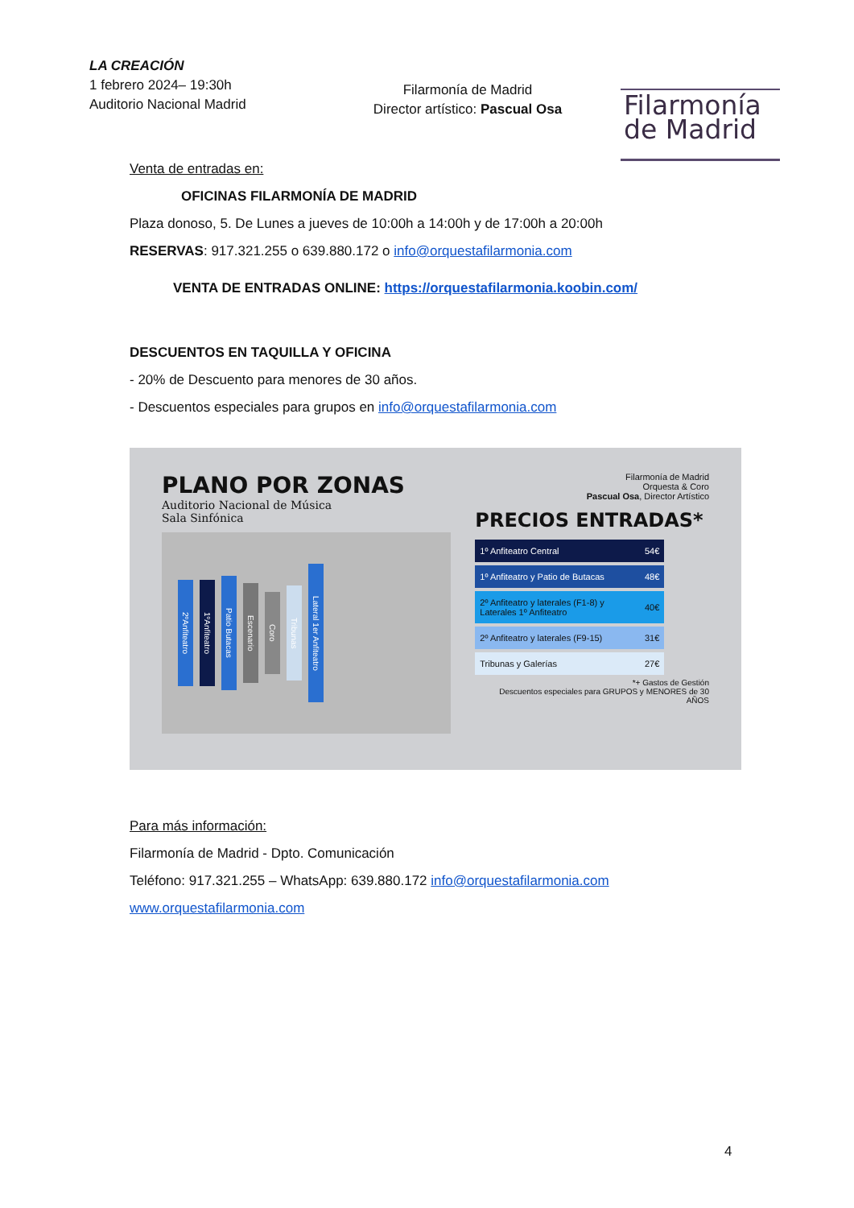LA CREACIÓN
1 febrero 2024– 19:30h
Auditorio Nacional Madrid
Filarmonía de Madrid
Director artístico: Pascual Osa
Filarmonía
de Madrid
Venta de entradas en:
OFICINAS FILARMONÍA DE MADRID
Plaza donoso, 5. De Lunes a jueves de 10:00h a 14:00h y de 17:00h a 20:00h
RESERVAS: 917.321.255 o 639.880.172 o info@orquestafilarmonia.com
VENTA DE ENTRADAS ONLINE: https://orquestafilarmonia.koobin.com/
DESCUENTOS EN TAQUILLA Y OFICINA
- 20% de Descuento para menores de 30 años.
- Descuentos especiales para grupos en info@orquestafilarmonia.com
PLANO POR ZONAS
Auditorio Nacional de Música
Sala Sinfónica
2ºAnfiteatro 1ºAnfiteatro Patio Butacas Escenario Coro Tribunas Lateral 1er Anfiteatro
Filarmonía de Madrid
Orquesta & Coro
Pascual Osa, Director Artístico
PRECIOS ENTRADAS*
| 1º Anfiteatro Central | 54€ |
| 1º Anfiteatro y Patio de Butacas | 48€ |
| 2º Anfiteatro y laterales (F1-8) y Laterales 1º Anfiteatro | 40€ |
| 2º Anfiteatro y laterales (F9-15) | 31€ |
| Tribunas y Galerías | 27€ |
*+ Gastos de Gestión
Descuentos especiales para GRUPOS y MENORES de 30 AÑOS
Para más información:
Filarmonía de Madrid - Dpto. Comunicación
Teléfono: 917.321.255 – WhatsApp: 639.880.172 info@orquestafilarmonia.com
www.orquestafilarmonia.com
4